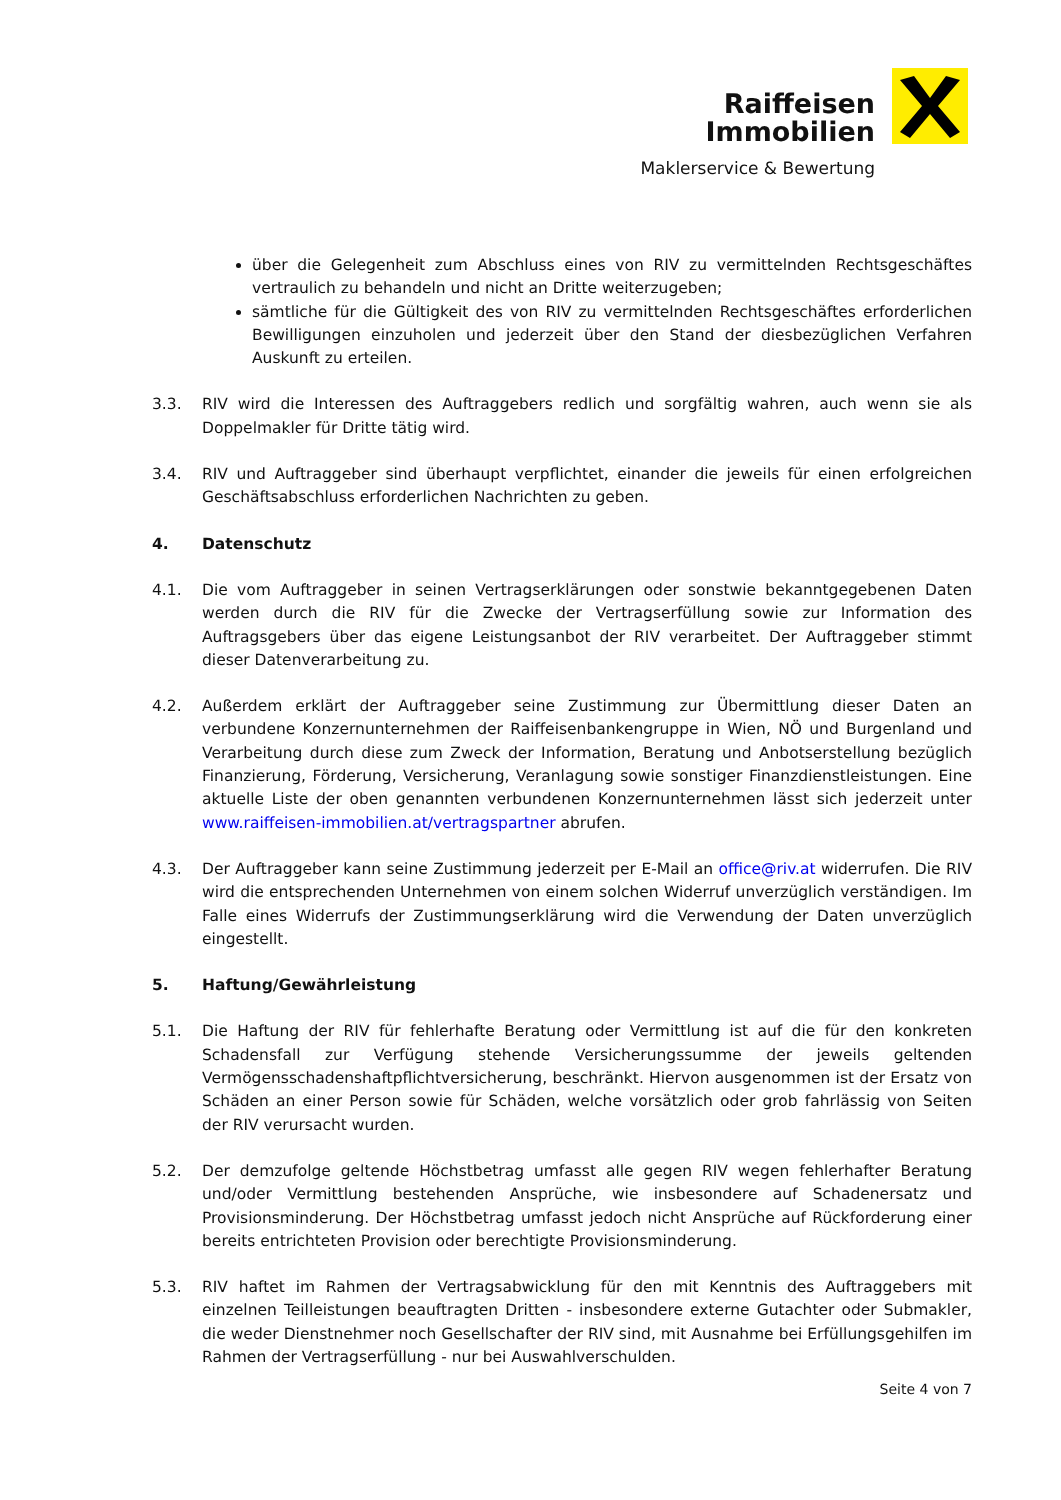Raiffeisen
Immobilien
Maklerservice & Bewertung
über die Gelegenheit zum Abschluss eines von RIV zu vermittelnden Rechtsgeschäftes vertraulich zu behandeln und nicht an Dritte weiterzugeben;
sämtliche für die Gültigkeit des von RIV zu vermittelnden Rechtsgeschäftes erforderlichen Bewilligungen einzuholen und jederzeit über den Stand der diesbezüglichen Verfahren Auskunft zu erteilen.
3.3. RIV wird die Interessen des Auftraggebers redlich und sorgfältig wahren, auch wenn sie als Doppelmakler für Dritte tätig wird.
3.4. RIV und Auftraggeber sind überhaupt verpflichtet, einander die jeweils für einen erfolgreichen Geschäftsabschluss erforderlichen Nachrichten zu geben.
4. Datenschutz
4.1. Die vom Auftraggeber in seinen Vertragserklärungen oder sonstwie bekanntgegebenen Daten werden durch die RIV für die Zwecke der Vertragserfüllung sowie zur Information des Auftragsgebers über das eigene Leistungsanbot der RIV verarbeitet. Der Auftraggeber stimmt dieser Datenverarbeitung zu.
4.2. Außerdem erklärt der Auftraggeber seine Zustimmung zur Übermittlung dieser Daten an verbundene Konzernunternehmen der Raiffeisenbankengruppe in Wien, NÖ und Burgenland und Verarbeitung durch diese zum Zweck der Information, Beratung und Anbotserstellung bezüglich Finanzierung, Förderung, Versicherung, Veranlagung sowie sonstiger Finanzdienstleistungen. Eine aktuelle Liste der oben genannten verbundenen Konzernunternehmen lässt sich jederzeit unter www.raiffeisen-immobilien.at/vertragspartner abrufen.
4.3. Der Auftraggeber kann seine Zustimmung jederzeit per E-Mail an office@riv.at widerrufen. Die RIV wird die entsprechenden Unternehmen von einem solchen Widerruf unverzüglich verständigen. Im Falle eines Widerrufs der Zustimmungserklärung wird die Verwendung der Daten unverzüglich eingestellt.
5. Haftung/Gewährleistung
5.1. Die Haftung der RIV für fehlerhafte Beratung oder Vermittlung ist auf die für den konkreten Schadensfall zur Verfügung stehende Versicherungssumme der jeweils geltenden Vermögensschadenshaftpflichtversicherung, beschränkt. Hiervon ausgenommen ist der Ersatz von Schäden an einer Person sowie für Schäden, welche vorsätzlich oder grob fahrlässig von Seiten der RIV verursacht wurden.
5.2. Der demzufolge geltende Höchstbetrag umfasst alle gegen RIV wegen fehlerhafter Beratung und/oder Vermittlung bestehenden Ansprüche, wie insbesondere auf Schadenersatz und Provisionsminderung. Der Höchstbetrag umfasst jedoch nicht Ansprüche auf Rückforderung einer bereits entrichteten Provision oder berechtigte Provisionsminderung.
5.3. RIV haftet im Rahmen der Vertragsabwicklung für den mit Kenntnis des Auftraggebers mit einzelnen Teilleistungen beauftragten Dritten - insbesondere externe Gutachter oder Submakler, die weder Dienstnehmer noch Gesellschafter der RIV sind, mit Ausnahme bei Erfüllungsgehilfen im Rahmen der Vertragserfüllung - nur bei Auswahlverschulden.
Seite 4 von 7